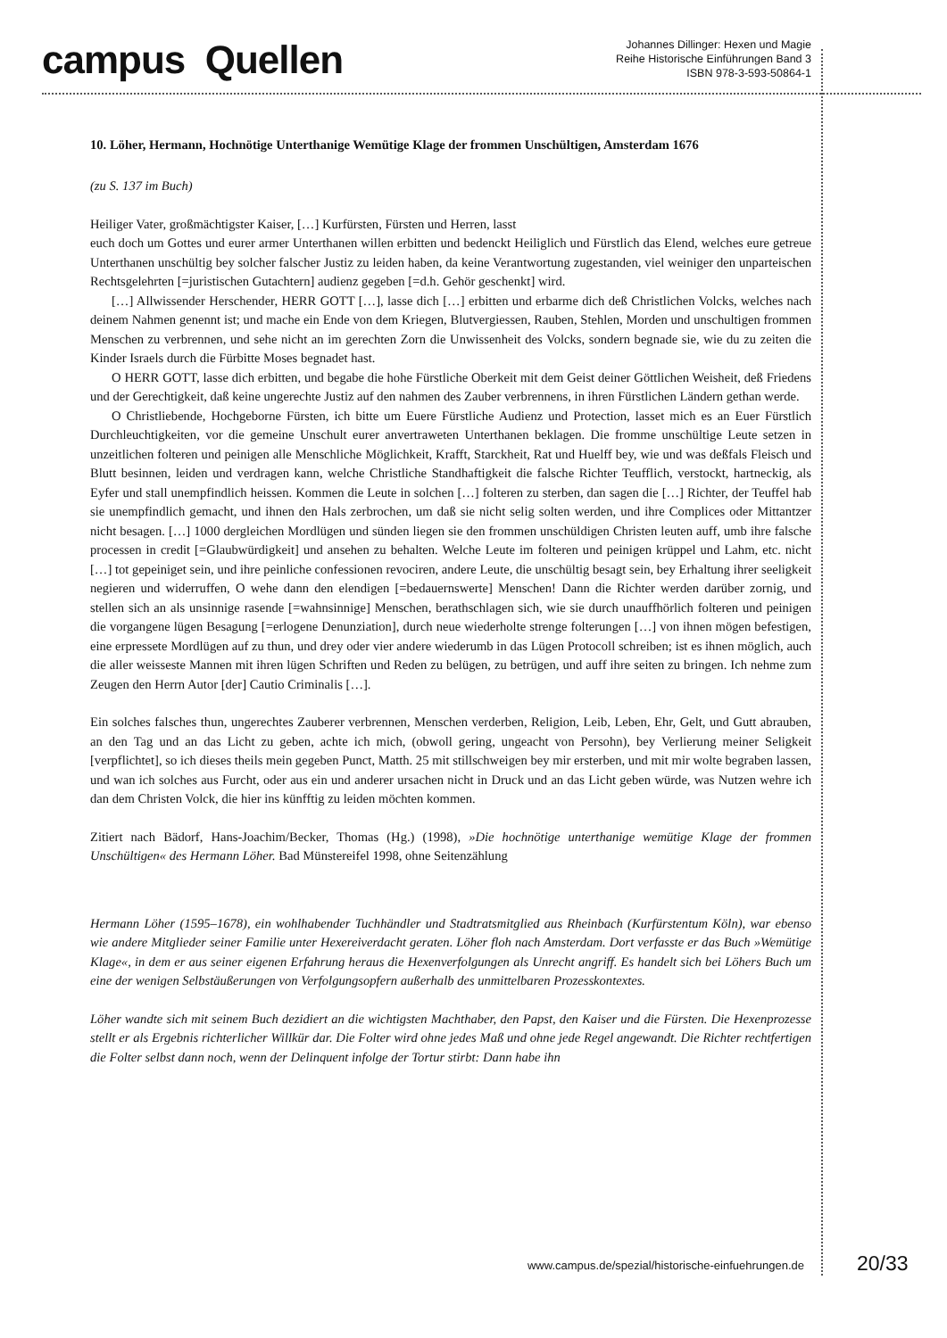campus Quellen
Johannes Dillinger: Hexen und Magie
Reihe Historische Einführungen Band 3
ISBN 978-3-593-50864-1
10. Löher, Hermann, Hochnötige Unterthanige Wemütige Klage der frommen Unschültigen, Amsterdam 1676
(zu S. 137 im Buch)
Heiliger Vater, großmächtigster Kaiser, […] Kurfürsten, Fürsten und Herren, lasst
euch doch um Gottes und eurer armer Unterthanen willen erbitten und bedenckt Heiliglich und Fürstlich das Elend, welches eure getreue Unterthanen unschültig bey solcher falscher Justiz zu leiden haben, da keine Verantwortung zugestanden, viel weiniger den unparteischen Rechtsgelehrten [=juristischen Gutachtern] audienz gegeben [=d.h. Gehör geschenkt] wird.
[…] Allwissender Herschender, HERR GOTT […], lasse dich […] erbitten und erbarme dich deß Christlichen Volcks, welches nach deinem Nahmen genennt ist; und mache ein Ende von dem Kriegen, Blutvergiessen, Rauben, Stehlen, Morden und unschultigen frommen Menschen zu verbrennen, und sehe nicht an im gerechten Zorn die Unwissenheit des Volcks, sondern begnade sie, wie du zu zeiten die Kinder Israels durch die Fürbitte Moses begnadet hast.
O HERR GOTT, lasse dich erbitten, und begabe die hohe Fürstliche Oberkeit mit dem Geist deiner Göttlichen Weisheit, deß Friedens und der Gerechtigkeit, daß keine ungerechte Justiz auf den nahmen des Zauber verbrennens, in ihren Fürstlichen Ländern gethan werde.
O Christliebende, Hochgeborne Fürsten, ich bitte um Euere Fürstliche Audienz und Protection, lasset mich es an Euer Fürstlich Durchleuchtigkeiten, vor die gemeine Unschult eurer anvertraweten Unterthanen beklagen. Die fromme unschültige Leute setzen in unzeitlichen folteren und peinigen alle Menschliche Möglichkeit, Krafft, Starckheit, Rat und Huelff bey, wie und was deßfals Fleisch und Blutt besinnen, leiden und verdragen kann, welche Christliche Standhaftigkeit die falsche Richter Teufflich, verstockt, hartneckig, als Eyfer und stall unempfindlich heissen. Kommen die Leute in solchen […] folteren zu sterben, dan sagen die […] Richter, der Teuffel hab sie unempfindlich gemacht, und ihnen den Hals zerbrochen, um daß sie nicht selig solten werden, und ihre Complices oder Mittantzer nicht besagen. […] 1000 dergleichen Mordlügen und sünden liegen sie den frommen unschüldigen Christen leuten auff, umb ihre falsche processen in credit [=Glaubwürdigkeit] und ansehen zu behalten. Welche Leute im folteren und peinigen krüppel und Lahm, etc. nicht […] tot gepeiniget sein, und ihre peinliche confessionen revociren, andere Leute, die unschültig besagt sein, bey Erhaltung ihrer seeligkeit negieren und widerruffen, O wehe dann den elendigen [=bedauernswerte] Menschen! Dann die Richter werden darüber zornig, und stellen sich an als unsinnige rasende [=wahnsinnige] Menschen, berathschlagen sich, wie sie durch unauffhörlich folteren und peinigen die vorgangene lügen Besagung [=erlogene Denunziation], durch neue wiederholte strenge folterungen […] von ihnen mögen befestigen, eine erpressete Mordlügen auf zu thun, und drey oder vier andere wiederumb in das Lügen Protocoll schreiben; ist es ihnen möglich, auch die aller weisseste Mannen mit ihren lügen Schriften und Reden zu belügen, zu betrügen, und auff ihre seiten zu bringen. Ich nehme zum Zeugen den Herrn Autor [der] Cautio Criminalis […].
Ein solches falsches thun, ungerechtes Zauberer verbrennen, Menschen verderben, Religion, Leib, Leben, Ehr, Gelt, und Gutt abrauben, an den Tag und an das Licht zu geben, achte ich mich, (obwoll gering, ungeacht von Persohn), bey Verlierung meiner Seligkeit [verpflichtet], so ich dieses theils mein gegeben Punct, Matth. 25 mit stillschweigen bey mir ersterben, und mit mir wolte begraben lassen, und wan ich solches aus Furcht, oder aus ein und anderer ursachen nicht in Druck und an das Licht geben würde, was Nutzen wehre ich dan dem Christen Volck, die hier ins künfftig zu leiden möchten kommen.
Zitiert nach Bädorf, Hans-Joachim/Becker, Thomas (Hg.) (1998), »Die hochnötige unterthanige wemütige Klage der frommen Unschültigen« des Hermann Löher. Bad Münstereifel 1998, ohne Seitenzählung
Hermann Löher (1595–1678), ein wohlhabender Tuchhändler und Stadtratsmitglied aus Rheinbach (Kurfürstentum Köln), war ebenso wie andere Mitglieder seiner Familie unter Hexereiverdacht geraten. Löher floh nach Amsterdam. Dort verfasste er das Buch »Wemütige Klage«, in dem er aus seiner eigenen Erfahrung heraus die Hexenverfolgungen als Unrecht angriff. Es handelt sich bei Löhers Buch um eine der wenigen Selbstäußerungen von Verfolgungsopfern außerhalb des unmittelbaren Prozesskontextes.
Löher wandte sich mit seinem Buch dezidiert an die wichtigsten Machthaber, den Papst, den Kaiser und die Fürsten. Die Hexenprozesse stellt er als Ergebnis richterlicher Willkür dar. Die Folter wird ohne jedes Maß und ohne jede Regel angewandt. Die Richter rechtfertigen die Folter selbst dann noch, wenn der Delinquent infolge der Tortur stirbt: Dann habe ihn
www.campus.de/spezial/historische-einfuehrungen.de 20/33